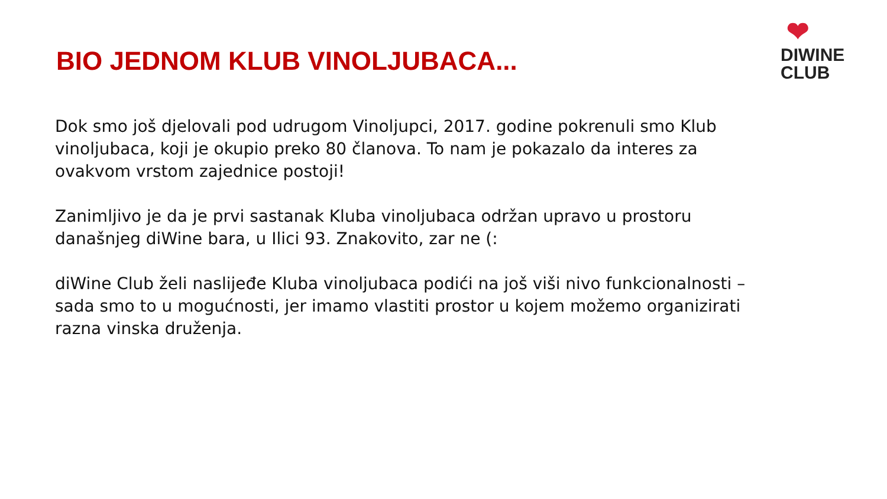BIO JEDNOM KLUB VINOLJUBACA...
❤
DIWINE
CLUB
Dok smo još djelovali pod udrugom Vinoljupci, 2017. godine pokrenuli smo Klub vinoljubaca, koji je okupio preko 80 članova. To nam je pokazalo da interes za ovakvom vrstom zajednice postoji!
Zanimljivo je da je prvi sastanak Kluba vinoljubaca održan upravo u prostoru današnjeg diWine bara, u Ilici 93. Znakovito, zar ne (:
diWine Club želi naslijeđe Kluba vinoljubaca podići na još viši nivo funkcionalnosti – sada smo to u mogućnosti, jer imamo vlastiti prostor u kojem možemo organizirati razna vinska druženja.